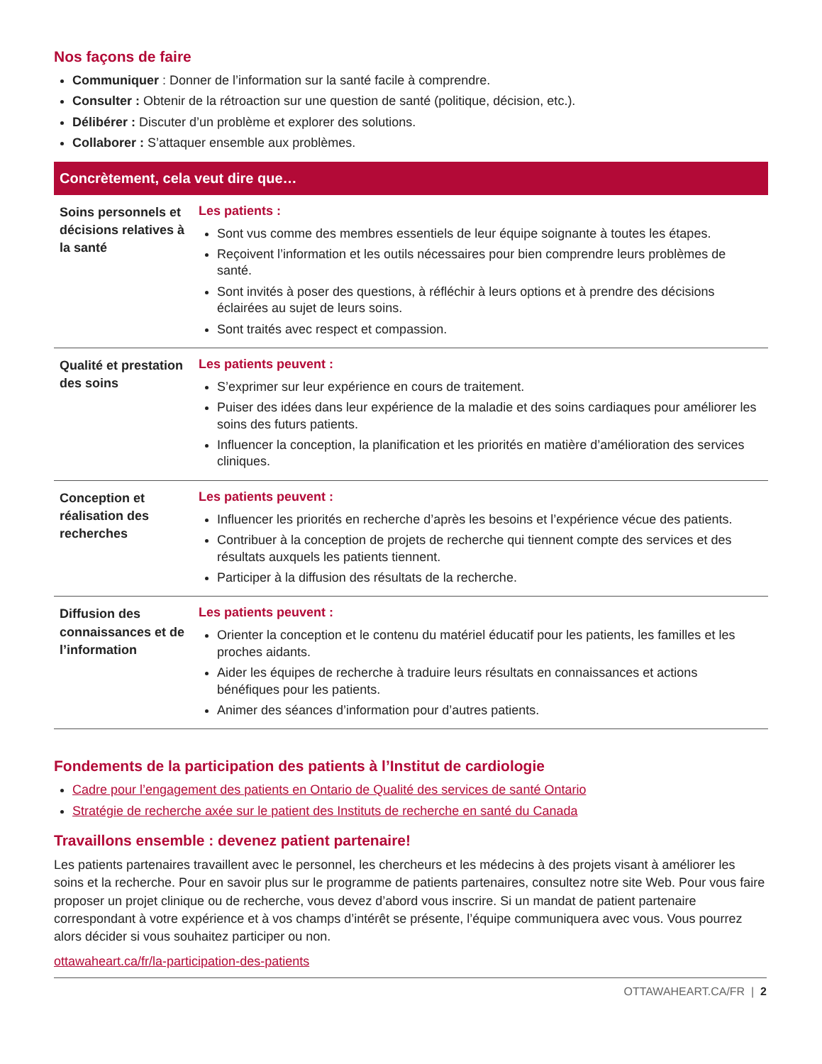Nos façons de faire
Communiquer : Donner de l’information sur la santé facile à comprendre.
Consulter : Obtenir de la rétroaction sur une question de santé (politique, décision, etc.).
Délibérer : Discuter d’un problème et explorer des solutions.
Collaborer : S’attaquer ensemble aux problèmes.
Concrètement, cela veut dire que…
| Soins personnels et décisions relatives à la santé | Les patients : Sont vus comme des membres essentiels de leur équipe soignante à toutes les étapes. Reçoivent l’information et les outils nécessaires pour bien comprendre leurs problèmes de santé. Sont invités à poser des questions, à réfléchir à leurs options et à prendre des décisions éclairées au sujet de leurs soins. Sont traités avec respect et compassion. |
| Qualité et prestation des soins | Les patients peuvent : S’exprimer sur leur expérience en cours de traitement. Puiser des idées dans leur expérience de la maladie et des soins cardiaques pour améliorer les soins des futurs patients. Influencer la conception, la planification et les priorités en matière d’amélioration des services cliniques. |
| Conception et réalisation des recherches | Les patients peuvent : Influencer les priorités en recherche d’après les besoins et l’expérience vécue des patients. Contribuer à la conception de projets de recherche qui tiennent compte des services et des résultats auxquels les patients tiennent. Participer à la diffusion des résultats de la recherche. |
| Diffusion des connaissances et de l’information | Les patients peuvent : Orienter la conception et le contenu du matériel éducatif pour les patients, les familles et les proches aidants. Aider les équipes de recherche à traduire leurs résultats en connaissances et actions bénéfiques pour les patients. Animer des séances d’information pour d’autres patients. |
Fondements de la participation des patients à l’Institut de cardiologie
Cadre pour l’engagement des patients en Ontario de Qualité des services de santé Ontario
Stratégie de recherche axée sur le patient des Instituts de recherche en santé du Canada
Travaillons ensemble : devenez patient partenaire!
Les patients partenaires travaillent avec le personnel, les chercheurs et les médecins à des projets visant à améliorer les soins et la recherche. Pour en savoir plus sur le programme de patients partenaires, consultez notre site Web. Pour vous faire proposer un projet clinique ou de recherche, vous devez d’abord vous inscrire. Si un mandat de patient partenaire correspondant à votre expérience et à vos champs d’intérêt se présente, l’équipe communiquera avec vous. Vous pourrez alors décider si vous souhaitez participer ou non.
ottawaheart.ca/fr/la-participation-des-patients
OTTAWAHEART.CA/FR | 2